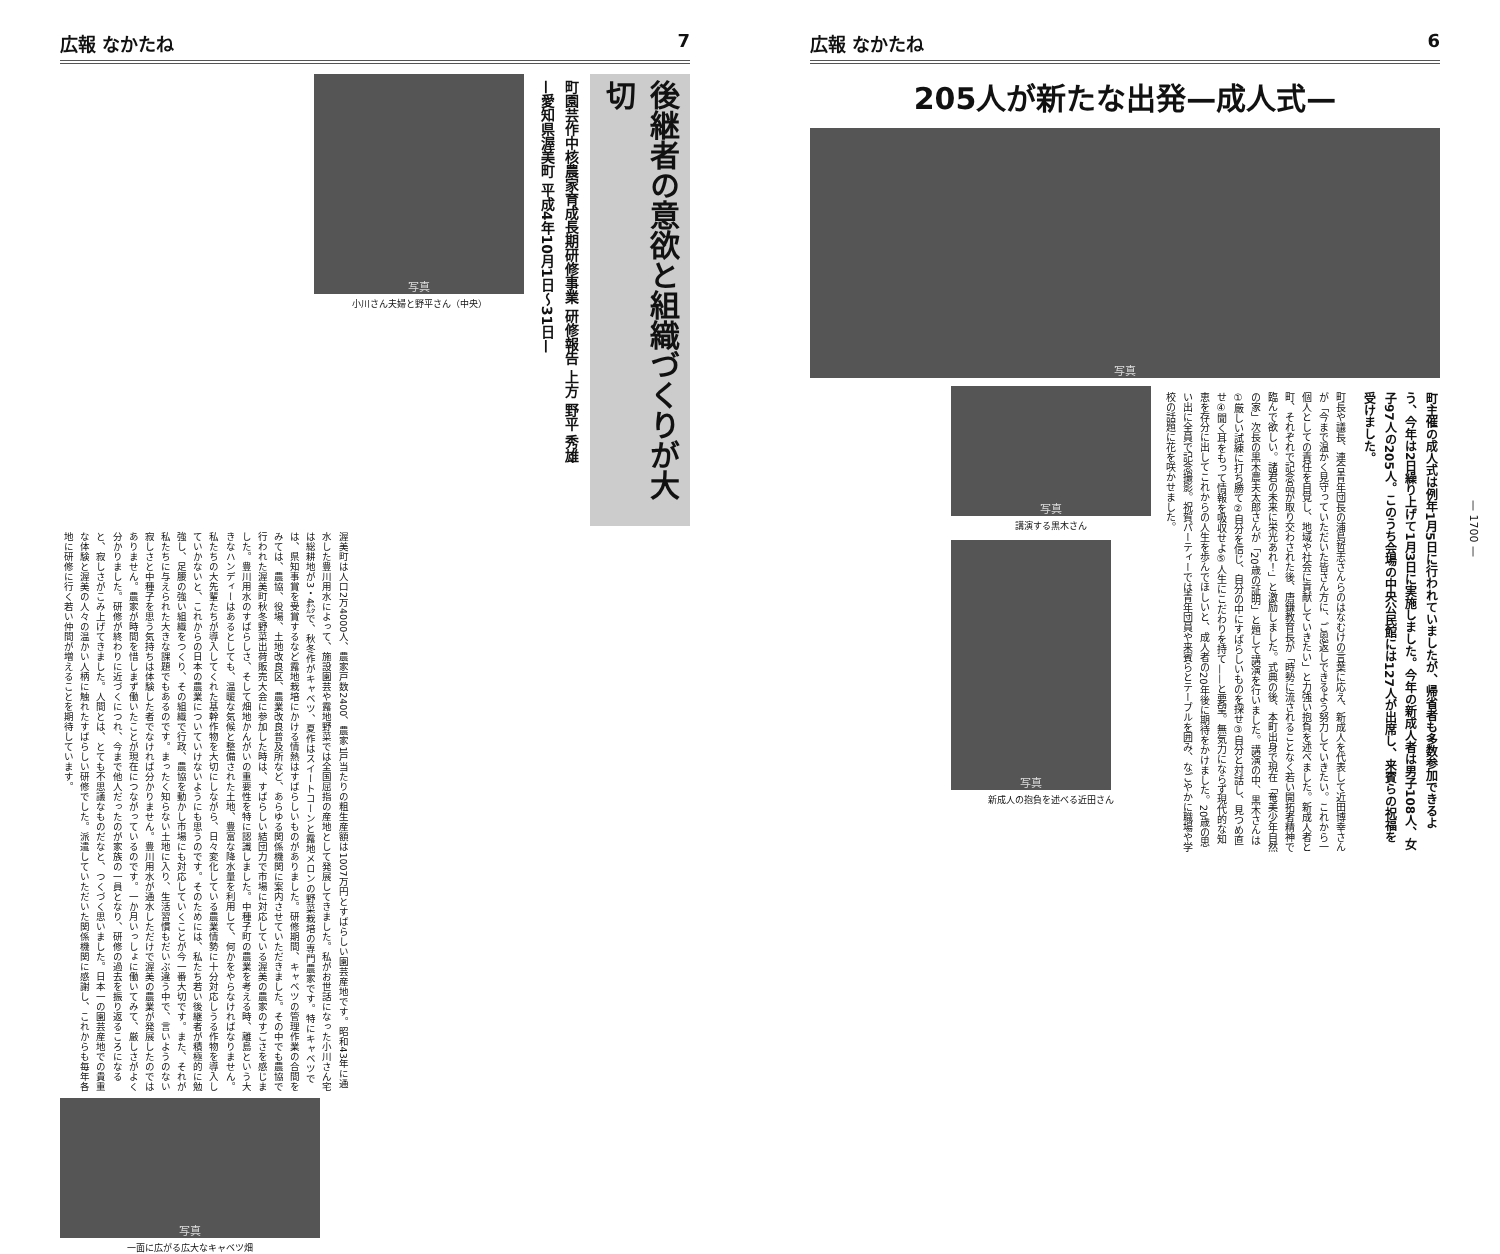広報 なかたね 7
後継者の意欲と組織づくりが大切
町園芸作中核農家育成長期研修事業 研修報告 上方 野平 秀雄
—愛知県渥美町 平成4年10月1日〜31日—
写真
小川さん夫婦と野平さん（中央）
渥美町は人口2万4000人、農家戸数2400、農家1戸当たりの粗生産額は1007万円とすばらしい園芸産地です。昭和43年に通水した豊川用水によって、施設園芸や露地野菜では全国屈指の産地として発展してきました。私がお世話になった小川さん宅は総耕地が3・4㌶で、秋冬作がキャベツ、夏作はスイートコーンと露地メロンの野菜栽培の専門農家です。特にキャベツでは、県知事賞を受賞するなど露地栽培にかける情熱はすばらしいものがありました。研修期間、キャベツの管理作業の合間をみては、農協、役場、土地改良区、農業改良普及所など、あらゆる関係機関に案内させていただきました。その中でも農協で行われた渥美町秋冬野菜出荷販売大会に参加した時は、すばらしい結団力で市場に対応している渥美の農家のすごさを感じました。豊川用水のすばらしさ、そして畑地かんがいの重要性を特に認識しました。中種子町の農業を考える時、離島という大きなハンディーはあるとしても、温暖な気候と整備された土地、豊富な降水量を利用して、何かをやらなければなりません。私たちの大先輩たちが導入してくれた基幹作物を大切にしながら、日々変化している農業情勢に十分対応しうる作物を導入していかないと、これからの日本の農業についていけないようにも思うのです。そのためには、私たち若い後継者が積極的に勉強し、足腰の強い組織をつくり、その組織で行政、農協を動かし市場にも対応していくことが今一番大切です。また、それが私たちに与えられた大きな課題でもあるのです。まったく知らない土地に入り、生活習慣もだいぶ違う中で、言いようのない寂しさと中種子を思う気持ちは体験した者でなければ分かりません。豊川用水が通水しただけで渥美の農業が発展したのではありません。農家が時間を惜しまず働いたことが現在につながっているのです。一か月いっしょに働いてみて、厳しさがよく分かりました。研修が終わりに近づくにつれ、今まで他人だったのが家族の一員となり、研修の過去を振り返るころになると、寂しさがこみ上げてきました。人間とは、とても不思議なものだなと、つくづく思いました。日本一の園芸産地での貴重な体験と渥美の人々の温かい人柄に触れたすばらしい研修でした。派遣していただいた関係機関に感謝し、これからも毎年各地に研修に行く若い仲間が増えることを期待しています。
写真
一面に広がる広大なキャベツ畑
広報 なかたね 6
205人が新たな出発—成人式—
写真
町主催の成人式は例年1月5日に行われていましたが、帰省者も多数参加できるよう、今年は2日繰り上げて1月3日に実施しました。今年の新成人者は男子108人、女子97人の205人。このうち会場の中央公民館には127人が出席し、来賓らの祝福を受けました。
町長や議長、連合青年団長の浦島哲志さんらのはなむけの言葉に応え、新成人を代表して近田博幸さんが「今まで温かく見守っていただいた皆さん方に、ご恩返しできるよう努力していきたい。これから一個人としての責任を自覚し、地域や社会に貢献していきたい」と力強い抱負を述べました。新成人者と町、それぞれで記念品が取り交わされた後、唐鎌教育長が「時勢に流されることなく若い開拓者精神で臨んで欲しい。諸君の未来に栄光あれ！」と激励しました。式典の後、本町出身で現在「奄美少年自然の家」次長の黒木農夫太郎さんが「20歳の証明」と題して講演を行いました。講演の中、黒木さんは①厳しい試練に打ち勝て②自分を信じ、自分の中にすばらしいものを探せ③自分と対話し、見つめ直せ④聞く耳をもって情報を吸収せよ⑤人生にこだわりを持て——と要望。無気力にならず現代的な知恵を存分に出してこれからの人生を歩んでほしいと、成人者の20年後に期待をかけました。20歳の思い出に全員で記念撮影。祝賀パーティーでは青年団員や来賓らとテーブルを囲み、なごやかに職場や学校の話題に花を咲かせました。
写真
講演する黒木さん
写真
新成人の抱負を述べる近田さん
— 1700 —